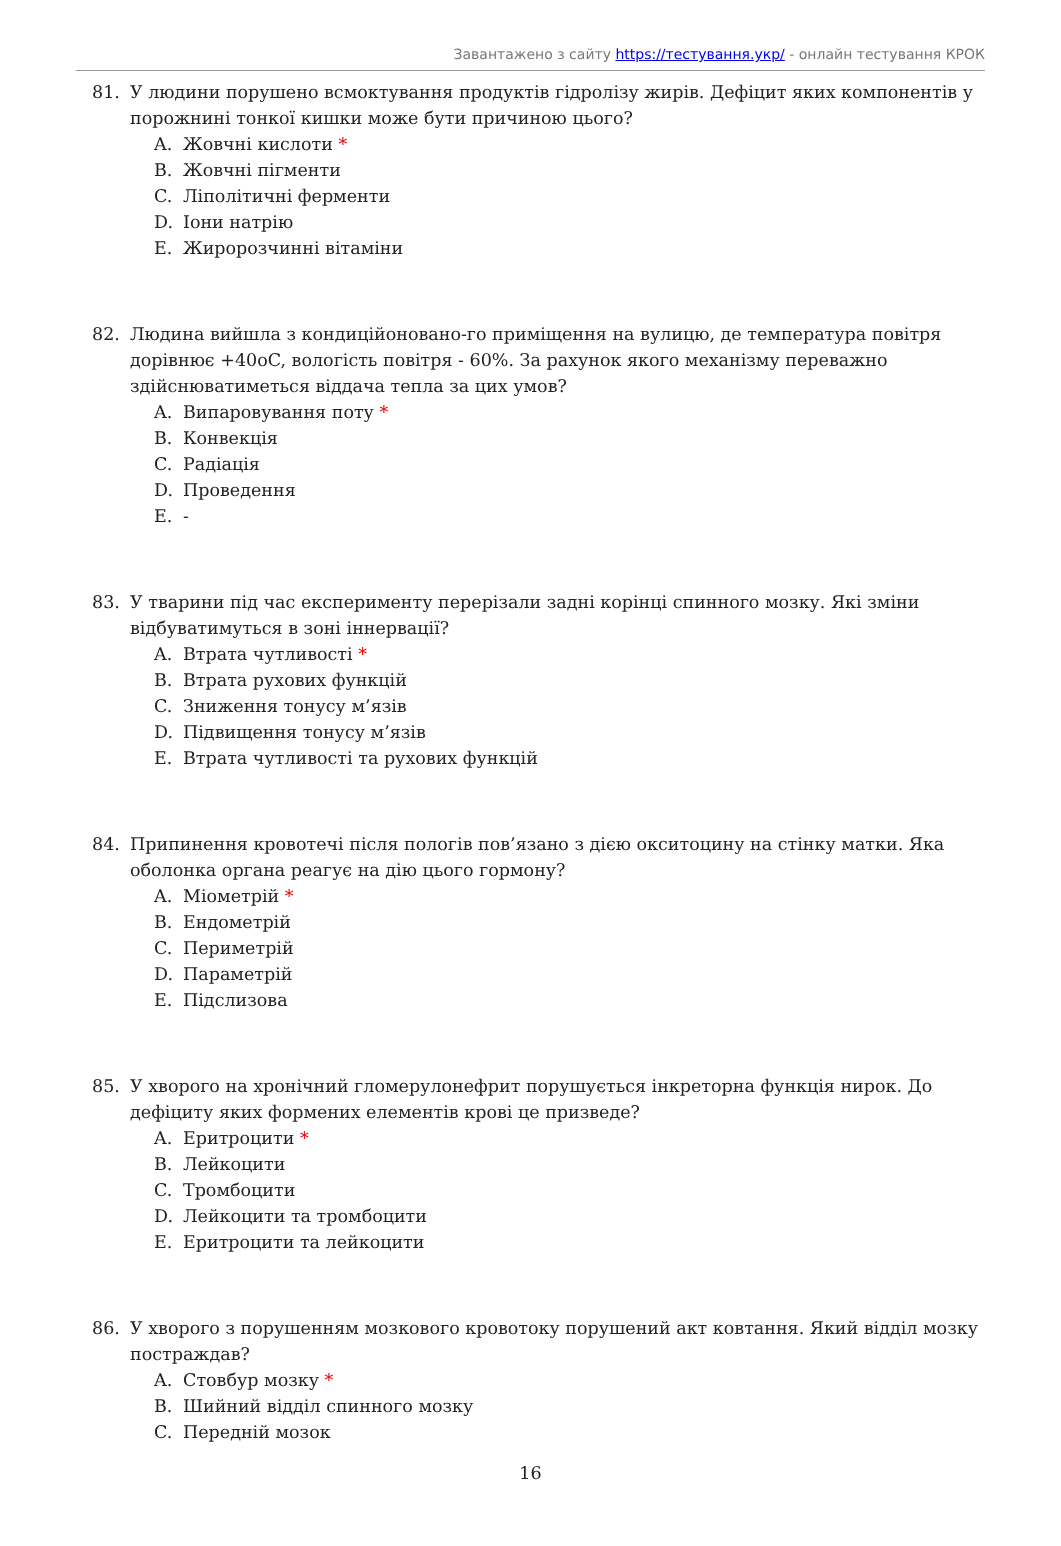Завантажено з сайту https://тестування.укр/ - онлайн тестування КРОК
81. У людини порушено всмоктування продуктів гідролізу жирів. Дефіцит яких компонентів у порожнині тонкої кишки може бути причиною цього?
A. Жовчні кислоти *
B. Жовчні пігменти
C. Ліполітичні ферменти
D. Іони натрію
E. Жиророзчинні вітаміни
82. Людина вийшла з кондиційоновано-го приміщення на вулицю, де температура повітря дорівнює +40oC, вологість повітря - 60%. За рахунок якого механізму переважно здійснюватиметься віддача тепла за цих умов?
A. Випаровування поту *
B. Конвекція
C. Радіація
D. Проведення
E. -
83. У тварини під час експерименту перерізали задні корінці спинного мозку. Які зміни відбуватимуться в зоні іннервації?
A. Втрата чутливості *
B. Втрата рухових функцій
C. Зниження тонусу м’язів
D. Підвищення тонусу м’язів
E. Втрата чутливості та рухових функцій
84. Припинення кровотечі після пологів пов’язано з дією окситоцину на стінку матки. Яка оболонка органа реагує на дію цього гормону?
A. Міометрій *
B. Ендометрій
C. Периметрій
D. Параметрій
E. Підслизова
85. У хворого на хронічний гломерулонефрит порушується інкреторна функція нирок. До дефіциту яких формених елементів крові це призведе?
A. Еритроцити *
B. Лейкоцити
C. Тромбоцити
D. Лейкоцити та тромбоцити
E. Еритроцити та лейкоцити
86. У хворого з порушенням мозкового кровотоку порушений акт ковтання. Який відділ мозку постраждав?
A. Стовбур мозку *
B. Шийний відділ спинного мозку
C. Передній мозок
16